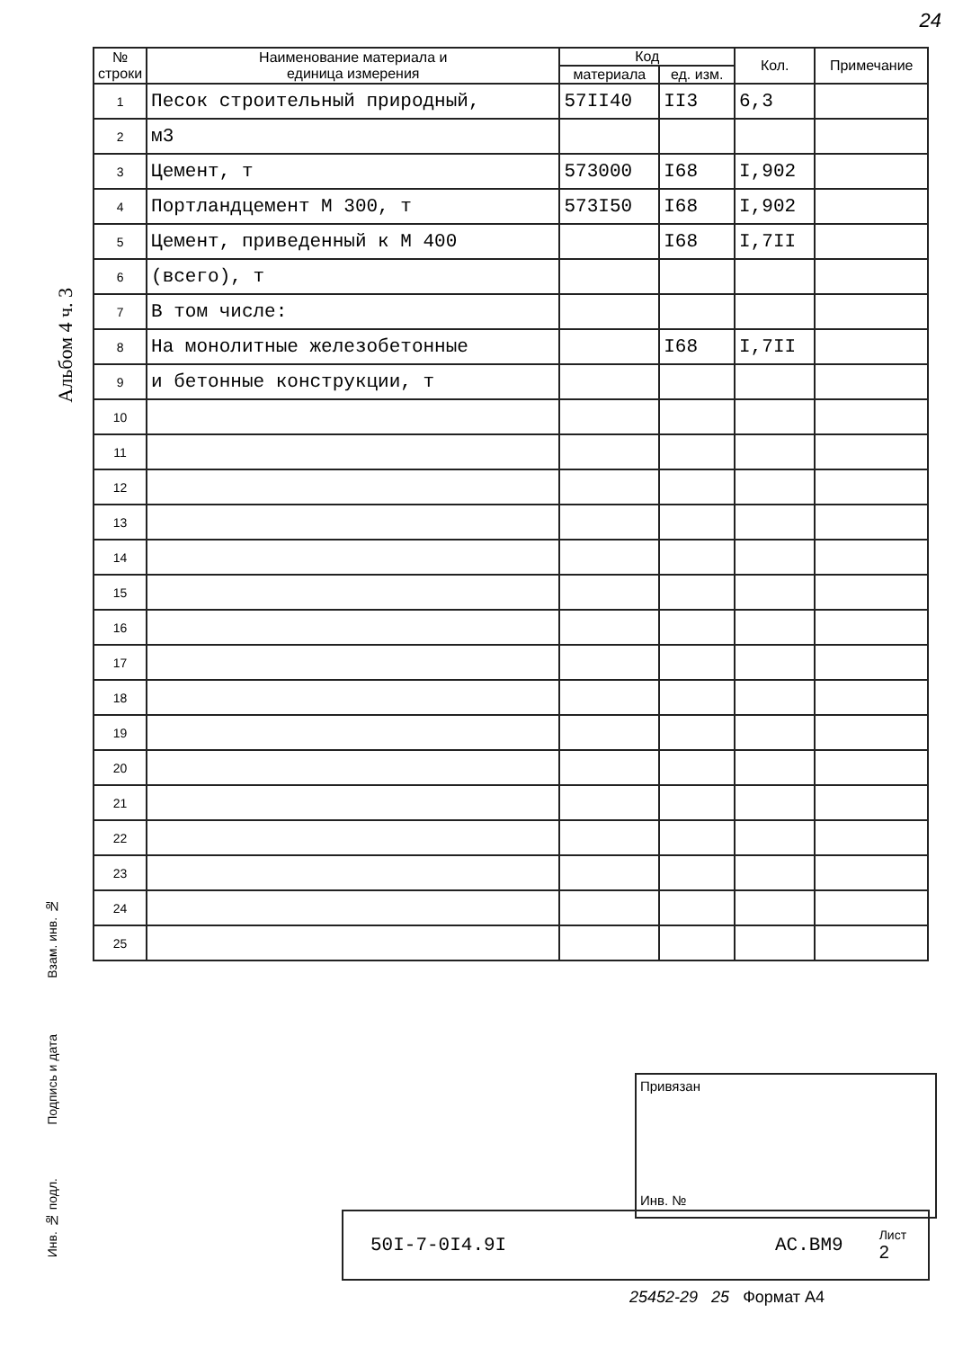24
Альбом 4 ч. 3
| № строки | Наименование материала и единица измерения | Код | | Кол. | Примечание |
| --- | --- | --- | --- | --- | --- |
| | | материала | ед. изм. | | |
| 1 | Песок строительный природный, | 57II40 | II3 | 6,3 | |
| 2 | м3 | | | | |
| 3 | Цемент, т | 573000 | I68 | I,902 | |
| 4 | Портландцемент М 300, т | 573I50 | I68 | I,902 | |
| 5 | Цемент, приведенный к М 400 | | I68 | I,7II | |
| 6 | (всего), т | | | | |
| 7 | В том числе: | | | | |
| 8 | На монолитные железобетонные | | I68 | I,7II | |
| 9 | и бетонные конструкции, т | | | | |
| 10 | | | | | |
| 11 | | | | | |
| 12 | | | | | |
| 13 | | | | | |
| 14 | | | | | |
| 15 | | | | | |
| 16 | | | | | |
| 17 | | | | | |
| 18 | | | | | |
| 19 | | | | | |
| 20 | | | | | |
| 21 | | | | | |
| 22 | | | | | |
| 23 | | | | | |
| 24 | | | | | |
| 25 | | | | | |
Взам. инв. №
Подпись и дата
Инв. № подл.
Привязан
Инв. №
50I-7-0I4.9I АС.ВМ9 Лист
2
25452-29 25 Формат А4